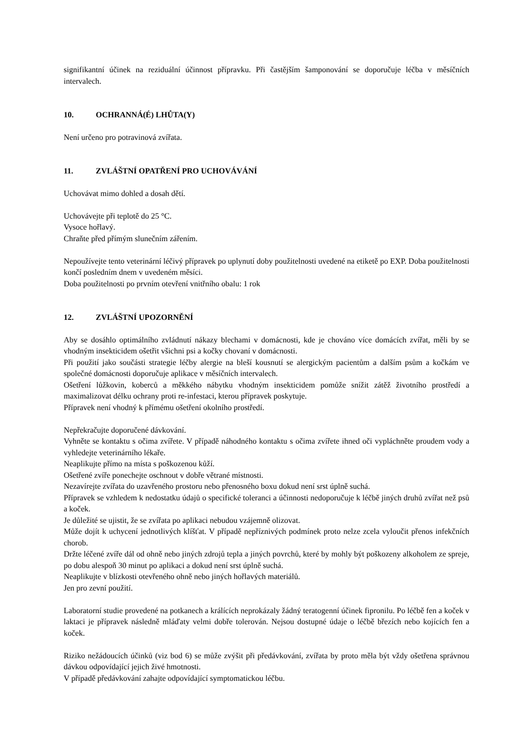signifikantní účinek na reziduální účinnost přípravku. Při častějším šamponování se doporučuje léčba v měsíčních intervalech.
10. OCHRANNÁ(É) LHŮTA(Y)
Není určeno pro potravinová zvířata.
11. ZVLÁŠTNÍ OPATŘENÍ PRO UCHOVÁVÁNÍ
Uchovávat mimo dohled a dosah dětí.
Uchovávejte při teplotě do 25 °C.
Vysoce hořlavý.
Chraňte před přímým slunečním zářením.
Nepoužívejte tento veterinární léčivý přípravek po uplynutí doby použitelnosti uvedené na etiketě po EXP. Doba použitelnosti končí posledním dnem v uvedeném měsíci.
Doba použitelnosti po prvním otevření vnitřního obalu: 1 rok
12. ZVLÁŠTNÍ UPOZORNĚNÍ
Aby se dosáhlo optimálního zvládnutí nákazy blechami v domácnosti, kde je chováno více domácích zvířat, měli by se vhodným insekticidem ošetřit všichni psi a kočky chovaní v domácnosti.
Při použití jako součásti strategie léčby alergie na bleší kousnutí se alergickým pacientům a dalším psům a kočkám ve společné domácnosti doporučuje aplikace v měsíčních intervalech.
Ošetření lůžkovin, koberců a měkkého nábytku vhodným insekticidem pomůže snížit zátěž životního prostředí a maximalizovat délku ochrany proti re-infestaci, kterou přípravek poskytuje.
Přípravek není vhodný k přímému ošetření okolního prostředí.
Nepřekračujte doporučené dávkování.
Vyhněte se kontaktu s očima zvířete. V případě náhodného kontaktu s očima zvířete ihned oči vypláchněte proudem vody a vyhledejte veterinárního lékaře.
Neaplikujte přímo na místa s poškozenou kůží.
Ošetřené zvíře ponechejte oschnout v dobře větrané místnosti.
Nezavírejte zvířata do uzavřeného prostoru nebo přenosného boxu dokud není srst úplně suchá.
Přípravek se vzhledem k nedostatku údajů o specifické toleranci a účinnosti nedoporučuje k léčbě jiných druhů zvířat než psů a koček.
Je důležité se ujistit, že se zvířata po aplikaci nebudou vzájemně olizovat.
Může dojít k uchycení jednotlivých klíšťat. V případě nepříznivých podmínek proto nelze zcela vyloučit přenos infekčních chorob.
Držte léčené zvíře dál od ohně nebo jiných zdrojů tepla a jiných povrchů, které by mohly být poškozeny alkoholem ze spreje, po dobu alespoň 30 minut po aplikaci a dokud není srst úplně suchá.
Neaplikujte v blízkosti otevřeného ohně nebo jiných hořlavých materiálů.
Jen pro zevní použití.
Laboratorní studie provedené na potkanech a králících neprokázaly žádný teratogenní účinek fipronilu. Po léčbě fen a koček v laktaci je přípravek následně mláďaty velmi dobře tolerován. Nejsou dostupné údaje o léčbě březích nebo kojících fen a koček.
Riziko nežádoucích účinků (viz bod 6) se může zvýšit při předávkování, zvířata by proto měla být vždy ošetřena správnou dávkou odpovídající jejich živé hmotnosti.
V případě předávkování zahajte odpovídající symptomatickou léčbu.